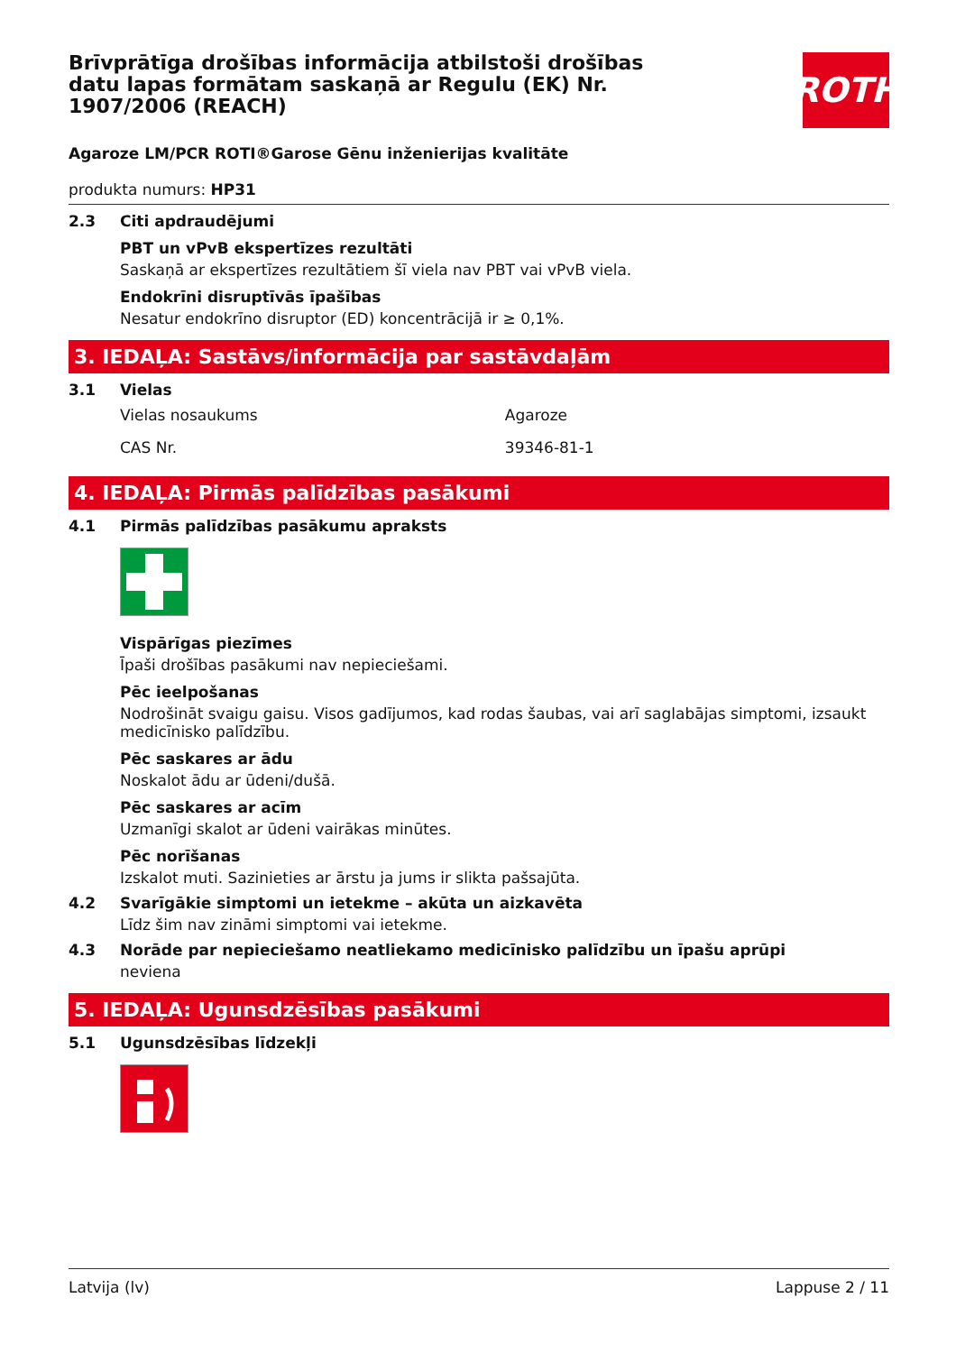ROTH
Brīvprātīga drošības informācija atbilstoši drošības datu lapas formātam saskaņā ar Regulu (EK) Nr. 1907/2006 (REACH)
Agaroze LM/PCR ROTI®Garose Gēnu inženierijas kvalitāte
produkta numurs: HP31
2.3 Citi apdraudējumi
PBT un vPvB ekspertīzes rezultāti
Saskaņā ar ekspertīzes rezultātiem šī viela nav PBT vai vPvB viela.
Endokrīni disruptīvās īpašības
Nesatur endokrīno disruptor (ED) koncentrācijā ir ≥ 0,1%.
3. IEDAĻA: Sastāvs/informācija par sastāvdaļām
3.1 Vielas
| Vielas nosaukums | Agaroze |
| CAS Nr. | 39346-81-1 |
4. IEDAĻA: Pirmās palīdzības pasākumi
4.1 Pirmās palīdzības pasākumu apraksts
Vispārīgas piezīmes
Īpaši drošības pasākumi nav nepieciešami.
Pēc ieelpošanas
Nodrošināt svaigu gaisu. Visos gadījumos, kad rodas šaubas, vai arī saglabājas simptomi, izsaukt medicīnisko palīdzību.
Pēc saskares ar ādu
Noskalot ādu ar ūdeni/dušā.
Pēc saskares ar acīm
Uzmanīgi skalot ar ūdeni vairākas minūtes.
Pēc norīšanas
Izskalot muti. Sazinieties ar ārstu ja jums ir slikta pašsajūta.
4.2 Svarīgākie simptomi un ietekme – akūta un aizkavēta
Līdz šim nav zināmi simptomi vai ietekme.
4.3 Norāde par nepieciešamo neatliekamo medicīnisko palīdzību un īpašu aprūpi
neviena
5. IEDAĻA: Ugunsdzēsības pasākumi
5.1 Ugunsdzēsības līdzekļi
Latvija (lv) Lappuse 2 / 11